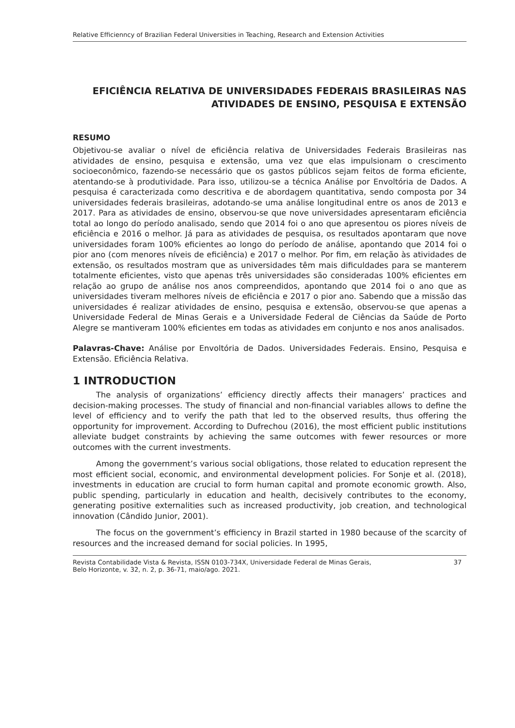Relative Efficienncy of Brazilian Federal Universities in Teaching, Research and Extension Activities
EFICIÊNCIA RELATIVA DE UNIVERSIDADES FEDERAIS BRASILEIRAS NAS ATIVIDADES DE ENSINO, PESQUISA E EXTENSÃO
RESUMO
Objetivou-se avaliar o nível de eficiência relativa de Universidades Federais Brasileiras nas atividades de ensino, pesquisa e extensão, uma vez que elas impulsionam o crescimento socioeconômico, fazendo-se necessário que os gastos públicos sejam feitos de forma eficiente, atentando-se à produtividade. Para isso, utilizou-se a técnica Análise por Envoltória de Dados. A pesquisa é caracterizada como descritiva e de abordagem quantitativa, sendo composta por 34 universidades federais brasileiras, adotando-se uma análise longitudinal entre os anos de 2013 e 2017. Para as atividades de ensino, observou-se que nove universidades apresentaram eficiência total ao longo do período analisado, sendo que 2014 foi o ano que apresentou os piores níveis de eficiência e 2016 o melhor. Já para as atividades de pesquisa, os resultados apontaram que nove universidades foram 100% eficientes ao longo do período de análise, apontando que 2014 foi o pior ano (com menores níveis de eficiência) e 2017 o melhor. Por fim, em relação às atividades de extensão, os resultados mostram que as universidades têm mais dificuldades para se manterem totalmente eficientes, visto que apenas três universidades são consideradas 100% eficientes em relação ao grupo de análise nos anos compreendidos, apontando que 2014 foi o ano que as universidades tiveram melhores níveis de eficiência e 2017 o pior ano. Sabendo que a missão das universidades é realizar atividades de ensino, pesquisa e extensão, observou-se que apenas a Universidade Federal de Minas Gerais e a Universidade Federal de Ciências da Saúde de Porto Alegre se mantiveram 100% eficientes em todas as atividades em conjunto e nos anos analisados.
Palavras-Chave: Análise por Envoltória de Dados. Universidades Federais. Ensino, Pesquisa e Extensão. Eficiência Relativa.
1 INTRODUCTION
The analysis of organizations’ efficiency directly affects their managers’ practices and decision-making processes. The study of financial and non-financial variables allows to define the level of efficiency and to verify the path that led to the observed results, thus offering the opportunity for improvement. According to Dufrechou (2016), the most efficient public institutions alleviate budget constraints by achieving the same outcomes with fewer resources or more outcomes with the current investments.
Among the government’s various social obligations, those related to education represent the most efficient social, economic, and environmental development policies. For Sonje et al. (2018), investments in education are crucial to form human capital and promote economic growth. Also, public spending, particularly in education and health, decisively contributes to the economy, generating positive externalities such as increased productivity, job creation, and technological innovation (Cândido Junior, 2001).
The focus on the government’s efficiency in Brazil started in 1980 because of the scarcity of resources and the increased demand for social policies. In 1995,
Revista Contabilidade Vista & Revista, ISSN 0103-734X, Universidade Federal de Minas Gerais,
Belo Horizonte, v. 32, n. 2, p. 36-71, maio/ago. 2021. 37